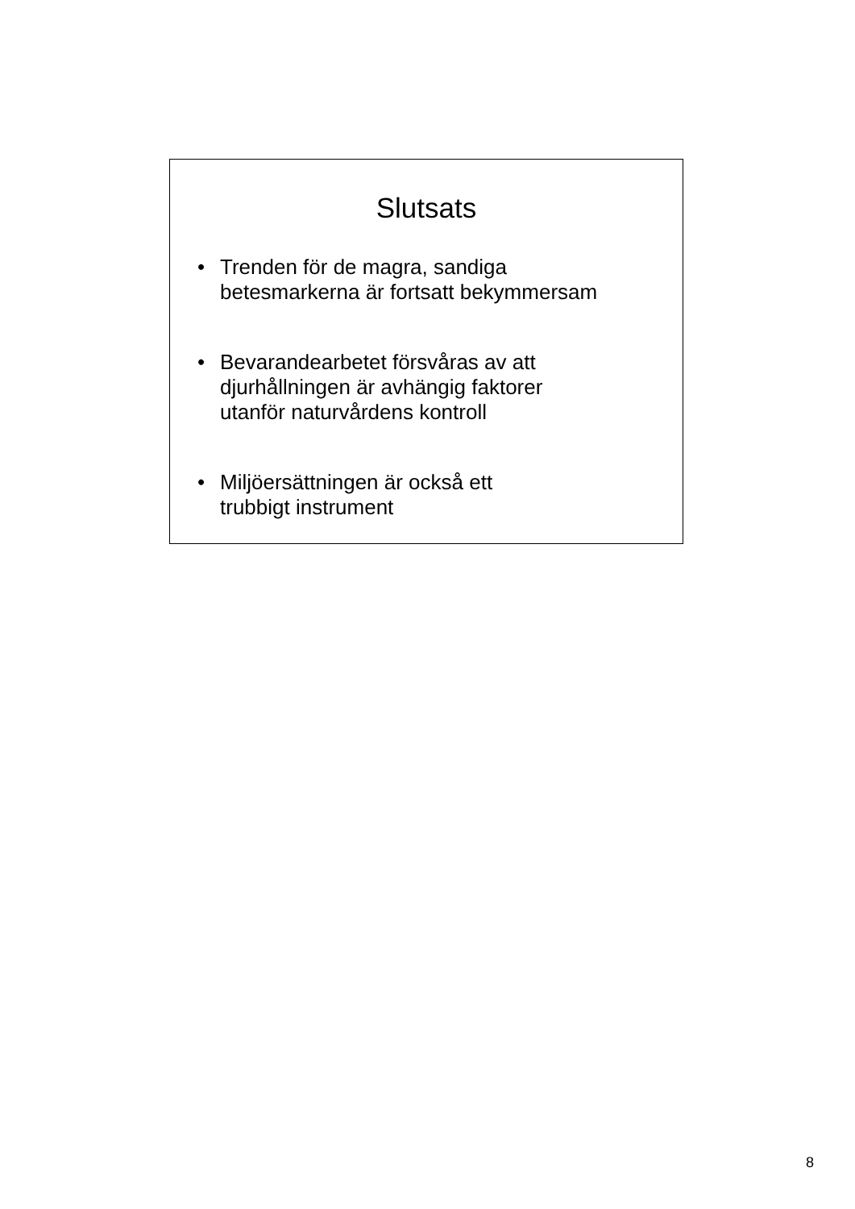Slutsats
• Trenden för de magra, sandiga
betesmarkerna är fortsatt bekymmersam
• Bevarandearbetet försvåras av att
djurhållningen är avhängig faktorer
utanför naturvårdens kontroll
• Miljöersättningen är också ett
trubbigt instrument
8